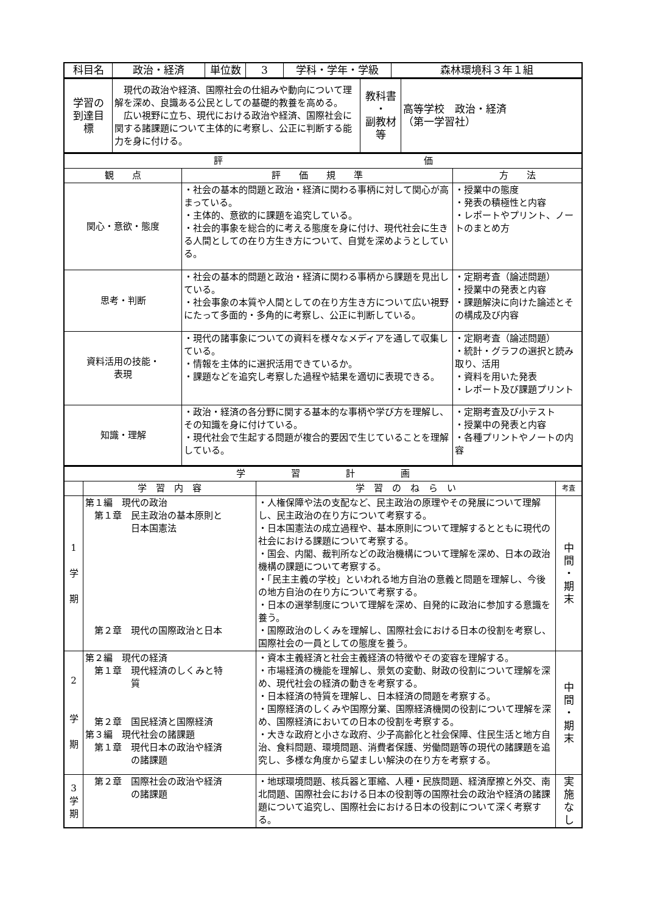| 科目名 | 政治・経済 | 単位数 | 3 | 学科・学年・学級 | 森林環境科３年１組 |
| 学習の 到達目 標 | 現代の政治や経済、国際社会の仕組みや動向について理解を深め、良識ある公民としての基礎的教養を高める。 広い視野に立ち、現代における政治や経済、国際社会に関する諸課題について主体的に考察し、公正に判断する能力を身に付ける。 | 教科書 ・ 副教材 等 | 高等学校 政治・経済 （第一学習社） |
| 評 価 | | |
| --- | --- | --- |
| 観 点 | 評 価 規 準 | 方 法 |
| 関心・意欲・態度 | ・社会の基本的問題と政治・経済に関わる事柄に対して関心が高まっている。 ・主体的、意欲的に課題を追究している。 ・社会的事象を総合的に考える態度を身に付け、現代社会に生きる人間としての在り方生き方について、自覚を深めようとしている。 | ・授業中の態度 ・発表の積極性と内容 ・レポートやプリント、ノートのまとめ方 |
| 思考・判断 | ・社会の基本的問題と政治・経済に関わる事柄から課題を見出している。 ・社会事象の本質や人間としての在り方生き方について広い視野にたって多面的・多角的に考察し、公正に判断している。 | ・定期考査（論述問題） ・授業中の発表と内容 ・課題解決に向けた論述とその構成及び内容 |
| 資料活用の技能・ 表現 | ・現代の諸事象についての資料を様々なメディアを通して収集している。 ・情報を主体的に選択活用できているか。 ・課題などを追究し考察した過程や結果を適切に表現できる。 | ・定期考査（論述問題） ・統計・グラフの選択と読み取り、活用 ・資料を用いた発表 ・レポート及び課題プリント |
| 知識・理解 | ・政治・経済の各分野に関する基本的な事柄や学び方を理解し、その知識を身に付けている。 ・現代社会で生起する問題が複合的要因で生じていることを理解している。 | ・定期考査及び小テスト ・授業中の発表と内容 ・各種プリントやノートの内容 |
| 学 習 計 画 | | | |
| --- | --- | --- | --- |
| | 学 習 内 容 | 学 習 の ね ら い | 考査 |
| 1 学 期 | 第１編 現代の政治 第１章 民主政治の基本原則と 日本国憲法 第２章 現代の国際政治と日本 | ・人権保障や法の支配など、民主政治の原理やその発展について理解し、民主政治の在り方について考察する。 ・日本国憲法の成立過程や、基本原則について理解するとともに現代の社会における課題について考察する。 ・国会、内閣、裁判所などの政治機構について理解を深め、日本の政治機構の課題について考察する。 ・「民主主義の学校」といわれる地方自治の意義と問題を理解し、今後の地方自治の在り方について考察する。 ・日本の選挙制度について理解を深め、自発的に政治に参加する意識を養う。 ・国際政治のしくみを理解し、国際社会における日本の役割を考察し、国際社会の一員としての態度を養う。 | 中 間 ・ 期 末 |
| 2 学 期 | 第２編 現代の経済 第１章 現代経済のしくみと特 質 第２章 国民経済と国際経済 第３編 現代社会の諸課題 第１章 現代日本の政治や経済 の諸課題 | ・資本主義経済と社会主義経済の特徴やその変容を理解する。 ・市場経済の機能を理解し、景気の変動、財政の役割について理解を深め、現代社会の経済の動きを考察する。 ・日本経済の特質を理解し、日本経済の問題を考察する。 ・国際経済のしくみや国際分業、国際経済機関の役割について理解を深め、国際経済においての日本の役割を考察する。 ・大きな政府と小さな政府、少子高齢化と社会保障、住民生活と地方自治、食料問題、環境問題、消費者保護、労働問題等の現代の諸課題を追究し、多様な角度から望ましい解決の在り方を考察する。 | 中 間 ・ 期 末 |
| 3 学 期 | 第２章 国際社会の政治や経済 の諸課題 | ・地球環境問題、核兵器と軍縮、人種・民族問題、経済摩擦と外交、南北問題、国際社会における日本の役割等の国際社会の政治や経済の諸課題について追究し、国際社会における日本の役割について深く考察する。 | 実 施 な し |